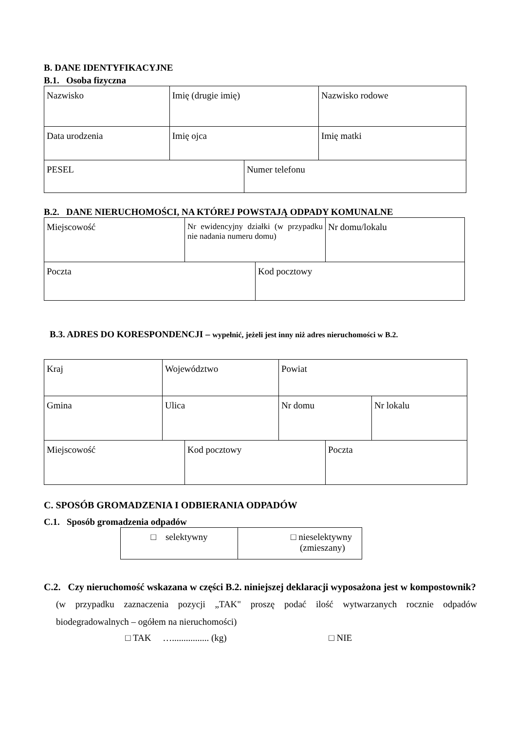B. DANE IDENTYFIKACYJNE
B.1. Osoba fizyczna
| Nazwisko | Imię (drugie imię) | | Nazwisko rodowe |
| Data urodzenia | Imię ojca | | Imię matki |
| PESEL | | Numer telefonu | |
B.2. DANE NIERUCHOMOŚCI, NA KTÓREJ POWSTAJĄ ODPADY KOMUNALNE
| Miejscowość | Nr ewidencyjny działki (w przypadku nie nadania numeru domu) | Nr domu/lokalu |
| Poczta | Kod pocztowy |
B.3. ADRES DO KORESPONDENCJI – wypełnić, jeżeli jest inny niż adres nieruchomości w B.2.
| Kraj | Województwo | Powiat | |
| Gmina | Ulica | Nr domu | Nr lokalu |
| Miejscowość | Kod pocztowy | Poczta |
C. SPOSÓB GROMADZENIA I ODBIERANIA ODPADÓW
C.1. Sposób gromadzenia odpadów
| □ selektywny | □ nieselektywny (zmieszany) |
C.2. Czy nieruchomość wskazana w części B.2. niniejszej deklaracji wyposażona jest w kompostownik?
(w przypadku zaznaczenia pozycji „TAK" proszę podać ilość wytwarzanych rocznie odpadów biodegradowalnych – ogółem na nieruchomości)
□ TAK …................ (kg) □ NIE